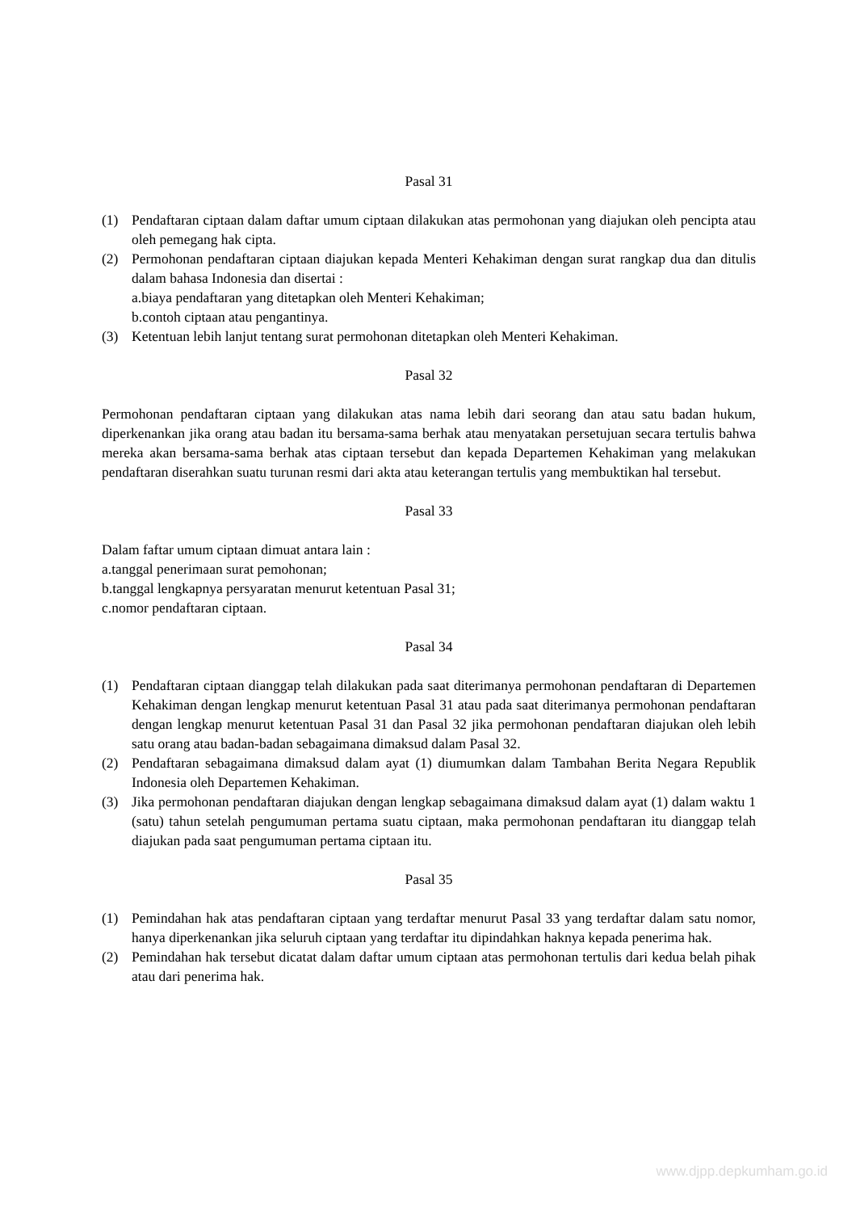Pasal 31
(1) Pendaftaran ciptaan dalam daftar umum ciptaan dilakukan atas permohonan yang diajukan oleh pencipta atau oleh pemegang hak cipta.
(2) Permohonan pendaftaran ciptaan diajukan kepada Menteri Kehakiman dengan surat rangkap dua dan ditulis dalam bahasa Indonesia dan disertai :
a.biaya pendaftaran yang ditetapkan oleh Menteri Kehakiman;
b.contoh ciptaan atau pengantinya.
(3) Ketentuan lebih lanjut tentang surat permohonan ditetapkan oleh Menteri Kehakiman.
Pasal 32
Permohonan pendaftaran ciptaan yang dilakukan atas nama lebih dari seorang dan atau satu badan hukum, diperkenankan jika orang atau badan itu bersama-sama berhak atau menyatakan persetujuan secara tertulis bahwa mereka akan bersama-sama berhak atas ciptaan tersebut dan kepada Departemen Kehakiman yang melakukan pendaftaran diserahkan suatu turunan resmi dari akta atau keterangan tertulis yang membuktikan hal tersebut.
Pasal 33
Dalam faftar umum ciptaan dimuat antara lain :
a.tanggal penerimaan surat pemohonan;
b.tanggal lengkapnya persyaratan menurut ketentuan Pasal 31;
c.nomor pendaftaran ciptaan.
Pasal 34
(1) Pendaftaran ciptaan dianggap telah dilakukan pada saat diterimanya permohonan pendaftaran di Departemen Kehakiman dengan lengkap menurut ketentuan Pasal 31 atau pada saat diterimanya permohonan pendaftaran dengan lengkap menurut ketentuan Pasal 31 dan Pasal 32 jika permohonan pendaftaran diajukan oleh lebih satu orang atau badan-badan sebagaimana dimaksud dalam Pasal 32.
(2) Pendaftaran sebagaimana dimaksud dalam ayat (1) diumumkan dalam Tambahan Berita Negara Republik Indonesia oleh Departemen Kehakiman.
(3) Jika permohonan pendaftaran diajukan dengan lengkap sebagaimana dimaksud dalam ayat (1) dalam waktu 1 (satu) tahun setelah pengumuman pertama suatu ciptaan, maka permohonan pendaftaran itu dianggap telah diajukan pada saat pengumuman pertama ciptaan itu.
Pasal 35
(1) Pemindahan hak atas pendaftaran ciptaan yang terdaftar menurut Pasal 33 yang terdaftar dalam satu nomor, hanya diperkenankan jika seluruh ciptaan yang terdaftar itu dipindahkan haknya kepada penerima hak.
(2) Pemindahan hak tersebut dicatat dalam daftar umum ciptaan atas permohonan tertulis dari kedua belah pihak atau dari penerima hak.
www.djpp.depkumham.go.id